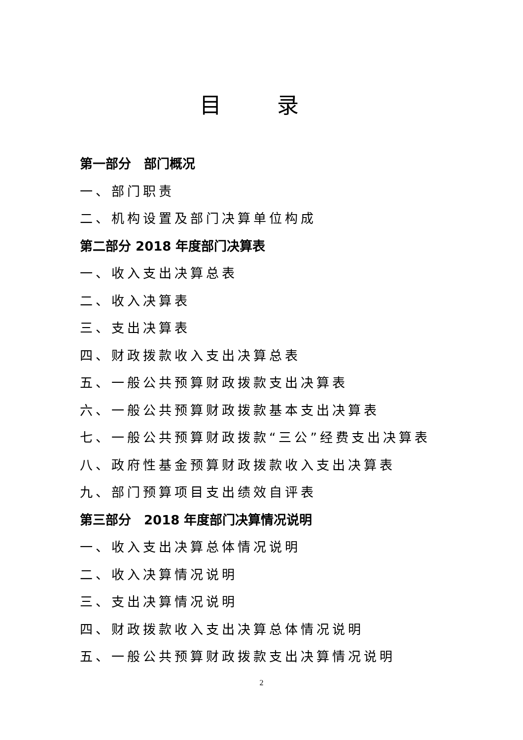目 录
第一部分　部门概况
一、部门职责
二、机构设置及部门决算单位构成
第二部分 2018 年度部门决算表
一、收入支出决算总表
二、收入决算表
三、支出决算表
四、财政拨款收入支出决算总表
五、一般公共预算财政拨款支出决算表
六、一般公共预算财政拨款基本支出决算表
七、一般公共预算财政拨款“三公”经费支出决算表
八、政府性基金预算财政拨款收入支出决算表
九、部门预算项目支出绩效自评表
第三部分　2018 年度部门决算情况说明
一、收入支出决算总体情况说明
二、收入决算情况说明
三、支出决算情况说明
四、财政拨款收入支出决算总体情况说明
五、一般公共预算财政拨款支出决算情况说明
2